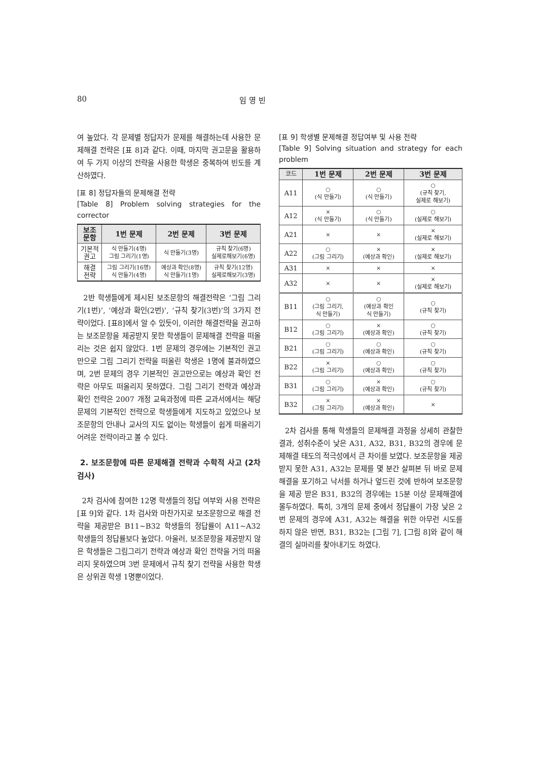80 임 영 빈
여 높았다. 각 문제별 정답자가 문제를 해결하는데 사용한 문제해결 전략은 [표 8]과 같다. 이때, 마지막 권고문을 활용하여 두 가지 이상의 전략을 사용한 학생은 중복하여 빈도를 계산하였다.
[표 8] 정답자들의 문제해결 전략
[Table 8] Problem solving strategies for the corrector
| 보조 문항 | 1번 문제 | 2번 문제 | 3번 문제 |
| --- | --- | --- | --- |
| 기본적 권고 | 식 만들기(4명) 그림 그리기(1명) | 식 만들기(3명) | 규칙 찾기(6명) 실제로해보기(6명) |
| 해결 전략 | 그림 그리기(16명) 식 만들기(4명) | 예상과 확인(8명) 식 만들기(1명) | 규칙 찾기(12명) 실제로해보기(3명) |
2반 학생들에게 제시된 보조문항의 해결전략은 ‘그림 그리기(1번)’, ‘예상과 확인(2번)’, ‘규칙 찾기(3번)’의 3가지 전략이었다. [표8]에서 알 수 있듯이, 이러한 해결전략을 권고하는 보조문항을 제공받지 못한 학생들이 문제해결 전략을 떠올리는 것은 쉽지 않았다. 1번 문제의 경우에는 기본적인 권고만으로 그림 그리기 전략을 떠올린 학생은 1명에 불과하였으며, 2번 문제의 경우 기본적인 권고만으로는 예상과 확인 전략은 아무도 떠올리지 못하였다. 그림 그리기 전략과 예상과 확인 전략은 2007 개정 교육과정에 따른 교과서에서는 해당 문제의 기본적인 전략으로 학생들에게 지도하고 있었으나 보조문항의 안내나 교사의 지도 없이는 학생들이 쉽게 떠올리기 어려운 전략이라고 볼 수 있다.
2. 보조문항에 따른 문제해결 전략과 수학적 사고 (2차 검사)
2차 검사에 참여한 12명 학생들의 정답 여부와 사용 전략은 [표 9]와 같다. 1차 검사와 마찬가지로 보조문항으로 해결 전략을 제공받은 B11~B32 학생들의 정답률이 A11~A32 학생들의 정답률보다 높았다. 아울러, 보조문항을 제공받지 않은 학생들은 그림그리기 전략과 예상과 확인 전략을 거의 떠올리지 못하였으며 3번 문제에서 규칙 찾기 전략을 사용한 학생은 상위권 학생 1명뿐이었다.
[표 9] 학생별 문제해결 정답여부 및 사용 전략
[Table 9] Solving situation and strategy for each problem
| 코드 | 1번 문제 | 2번 문제 | 3번 문제 |
| --- | --- | --- | --- |
| A11 | ○ (식 만들기) | ○ (식 만들기) | ○ (규칙 찾기, 실제로 해보기) |
| A12 | × (식 만들기) | ○ (식 만들기) | ○ (실제로 해보기) |
| A21 | × | × | × (실제로 해보기) |
| A22 | ○ (그림 그리기) | × (예상과 확인) | × (실제로 해보기) |
| A31 | × | × | × |
| A32 | × | × | × (실제로 해보기) |
| B11 | ○ (그림 그리기, 식 만들기) | ○ (예상과 확인 식 만들기) | ○ (규칙 찾기) |
| B12 | ○ (그림 그리기) | × (예상과 확인) | ○ (규칙 찾기) |
| B21 | ○ (그림 그리기) | ○ (예상과 확인) | ○ (규칙 찾기) |
| B22 | × (그림 그리기) | ○ (예상과 확인) | ○ (규칙 찾기) |
| B31 | ○ (그림 그리기) | × (예상과 확인) | ○ (규칙 찾기) |
| B32 | × (그림 그리기) | × (예상과 확인) | × |
2차 검사를 통해 학생들의 문제해결 과정을 상세히 관찰한 결과, 성취수준이 낮은 A31, A32, B31, B32의 경우에 문제해결 태도의 적극성에서 큰 차이를 보였다. 보조문항을 제공받지 못한 A31, A32는 문제를 몇 분간 살펴본 뒤 바로 문제해결을 포기하고 낙서를 하거나 엎드린 것에 반하여 보조문항을 제공 받은 B31, B32의 경우에는 15분 이상 문제해결에 몰두하였다. 특히, 3개의 문제 중에서 정답률이 가장 낮은 2번 문제의 경우에 A31, A32는 해결을 위한 아무런 시도를 하지 않은 반면, B31, B32는 [그림 7], [그림 8]와 같이 해결의 실마리를 찾아내기도 하였다.